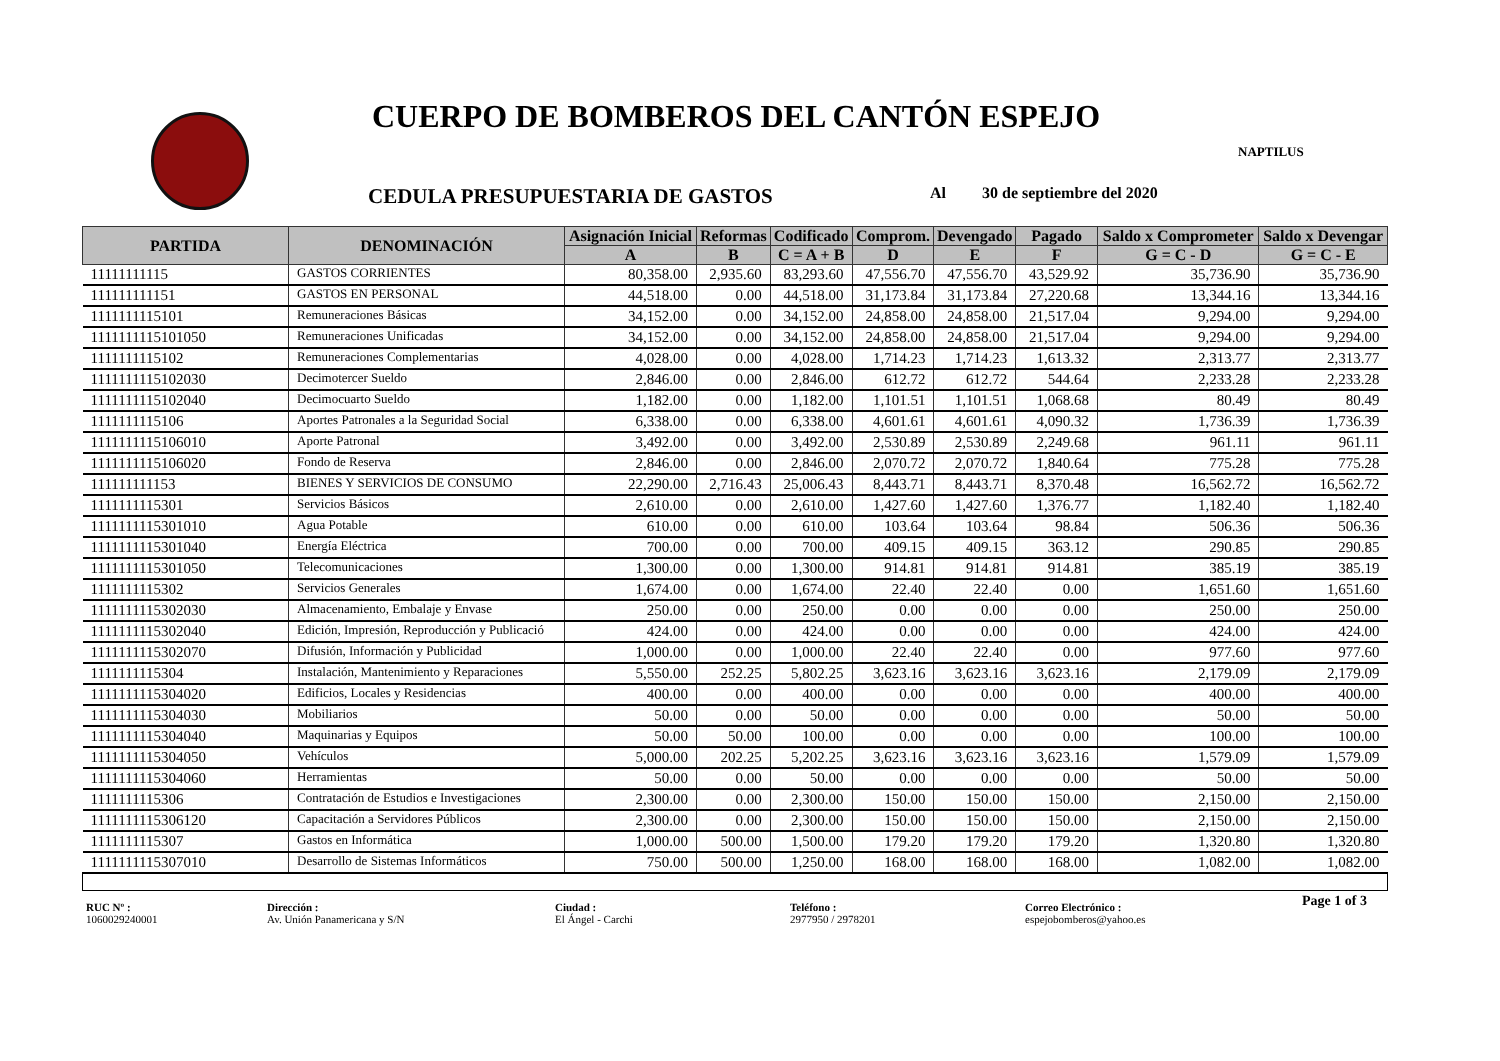CUERPO DE BOMBEROS DEL CANTÓN ESPEJO
NAPTILUS
CEDULA PRESUPUESTARIA DE GASTOS
Al 30 de septiembre del 2020
| PARTIDA | DENOMINACIÓN | Asignación Inicial | Reformas | Codificado | Comprom. | Devengado | Pagado | Saldo x Comprometer | Saldo x Devengar |
| --- | --- | --- | --- | --- | --- | --- | --- | --- | --- |
| | | A | B | C = A + B | D | E | F | G = C - D | G = C - E |
| 11111111115 | GASTOS CORRIENTES | 80,358.00 | 2,935.60 | 83,293.60 | 47,556.70 | 47,556.70 | 43,529.92 | 35,736.90 | 35,736.90 |
| 111111111151 | GASTOS EN PERSONAL | 44,518.00 | 0.00 | 44,518.00 | 31,173.84 | 31,173.84 | 27,220.68 | 13,344.16 | 13,344.16 |
| 1111111115101 | Remuneraciones Básicas | 34,152.00 | 0.00 | 34,152.00 | 24,858.00 | 24,858.00 | 21,517.04 | 9,294.00 | 9,294.00 |
| 1111111115101050 | Remuneraciones Unificadas | 34,152.00 | 0.00 | 34,152.00 | 24,858.00 | 24,858.00 | 21,517.04 | 9,294.00 | 9,294.00 |
| 1111111115102 | Remuneraciones Complementarias | 4,028.00 | 0.00 | 4,028.00 | 1,714.23 | 1,714.23 | 1,613.32 | 2,313.77 | 2,313.77 |
| 1111111115102030 | Decimotercer Sueldo | 2,846.00 | 0.00 | 2,846.00 | 612.72 | 612.72 | 544.64 | 2,233.28 | 2,233.28 |
| 1111111115102040 | Decimocuarto Sueldo | 1,182.00 | 0.00 | 1,182.00 | 1,101.51 | 1,101.51 | 1,068.68 | 80.49 | 80.49 |
| 1111111115106 | Aportes Patronales a la Seguridad Social | 6,338.00 | 0.00 | 6,338.00 | 4,601.61 | 4,601.61 | 4,090.32 | 1,736.39 | 1,736.39 |
| 1111111115106010 | Aporte Patronal | 3,492.00 | 0.00 | 3,492.00 | 2,530.89 | 2,530.89 | 2,249.68 | 961.11 | 961.11 |
| 1111111115106020 | Fondo de Reserva | 2,846.00 | 0.00 | 2,846.00 | 2,070.72 | 2,070.72 | 1,840.64 | 775.28 | 775.28 |
| 111111111153 | BIENES Y SERVICIOS DE CONSUMO | 22,290.00 | 2,716.43 | 25,006.43 | 8,443.71 | 8,443.71 | 8,370.48 | 16,562.72 | 16,562.72 |
| 1111111115301 | Servicios Básicos | 2,610.00 | 0.00 | 2,610.00 | 1,427.60 | 1,427.60 | 1,376.77 | 1,182.40 | 1,182.40 |
| 1111111115301010 | Agua Potable | 610.00 | 0.00 | 610.00 | 103.64 | 103.64 | 98.84 | 506.36 | 506.36 |
| 1111111115301040 | Energía Eléctrica | 700.00 | 0.00 | 700.00 | 409.15 | 409.15 | 363.12 | 290.85 | 290.85 |
| 1111111115301050 | Telecomunicaciones | 1,300.00 | 0.00 | 1,300.00 | 914.81 | 914.81 | 914.81 | 385.19 | 385.19 |
| 1111111115302 | Servicios Generales | 1,674.00 | 0.00 | 1,674.00 | 22.40 | 22.40 | 0.00 | 1,651.60 | 1,651.60 |
| 1111111115302030 | Almacenamiento, Embalaje y Envase | 250.00 | 0.00 | 250.00 | 0.00 | 0.00 | 0.00 | 250.00 | 250.00 |
| 1111111115302040 | Edición, Impresión, Reproducción y Publicació | 424.00 | 0.00 | 424.00 | 0.00 | 0.00 | 0.00 | 424.00 | 424.00 |
| 1111111115302070 | Difusión, Información y Publicidad | 1,000.00 | 0.00 | 1,000.00 | 22.40 | 22.40 | 0.00 | 977.60 | 977.60 |
| 1111111115304 | Instalación, Mantenimiento y Reparaciones | 5,550.00 | 252.25 | 5,802.25 | 3,623.16 | 3,623.16 | 3,623.16 | 2,179.09 | 2,179.09 |
| 1111111115304020 | Edificios, Locales y Residencias | 400.00 | 0.00 | 400.00 | 0.00 | 0.00 | 0.00 | 400.00 | 400.00 |
| 1111111115304030 | Mobiliarios | 50.00 | 0.00 | 50.00 | 0.00 | 0.00 | 0.00 | 50.00 | 50.00 |
| 1111111115304040 | Maquinarias y Equipos | 50.00 | 50.00 | 100.00 | 0.00 | 0.00 | 0.00 | 100.00 | 100.00 |
| 1111111115304050 | Vehículos | 5,000.00 | 202.25 | 5,202.25 | 3,623.16 | 3,623.16 | 3,623.16 | 1,579.09 | 1,579.09 |
| 1111111115304060 | Herramientas | 50.00 | 0.00 | 50.00 | 0.00 | 0.00 | 0.00 | 50.00 | 50.00 |
| 1111111115306 | Contratación de Estudios e Investigaciones | 2,300.00 | 0.00 | 2,300.00 | 150.00 | 150.00 | 150.00 | 2,150.00 | 2,150.00 |
| 1111111115306120 | Capacitación a Servidores Públicos | 2,300.00 | 0.00 | 2,300.00 | 150.00 | 150.00 | 150.00 | 2,150.00 | 2,150.00 |
| 1111111115307 | Gastos en Informática | 1,000.00 | 500.00 | 1,500.00 | 179.20 | 179.20 | 179.20 | 1,320.80 | 1,320.80 |
| 1111111115307010 | Desarrollo de Sistemas Informáticos | 750.00 | 500.00 | 1,250.00 | 168.00 | 168.00 | 168.00 | 1,082.00 | 1,082.00 |
RUC Nº :
1060029240001
Dirección :
Av. Unión Panamericana y S/N
Ciudad :
El Ángel - Carchi
Teléfono :
2977950 / 2978201
Correo Electrónico :
espejobomberos@yahoo.es
Page 1 of 3